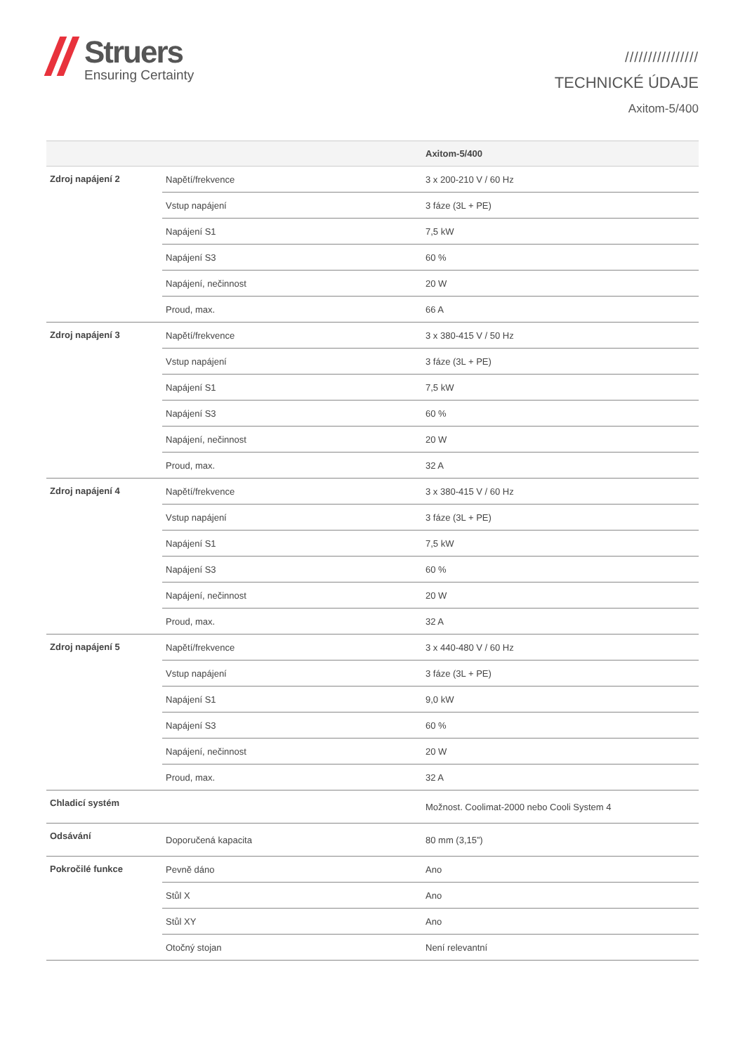Struers
Ensuring Certainty
////////////////
TECHNICKÉ ÚDAJE
Axitom-5/400
| | | Axitom-5/400 |
| --- | --- | --- |
| Zdroj napájení 2 | Napětí/frekvence | 3 x 200-210 V / 60 Hz |
| | Vstup napájení | 3 fáze (3L + PE) |
| | Napájení S1 | 7,5 kW |
| | Napájení S3 | 60 % |
| | Napájení, nečinnost | 20 W |
| | Proud, max. | 66 A |
| Zdroj napájení 3 | Napětí/frekvence | 3 x 380-415 V / 50 Hz |
| | Vstup napájení | 3 fáze (3L + PE) |
| | Napájení S1 | 7,5 kW |
| | Napájení S3 | 60 % |
| | Napájení, nečinnost | 20 W |
| | Proud, max. | 32 A |
| Zdroj napájení 4 | Napětí/frekvence | 3 x 380-415 V / 60 Hz |
| | Vstup napájení | 3 fáze (3L + PE) |
| | Napájení S1 | 7,5 kW |
| | Napájení S3 | 60 % |
| | Napájení, nečinnost | 20 W |
| | Proud, max. | 32 A |
| Zdroj napájení 5 | Napětí/frekvence | 3 x 440-480 V / 60 Hz |
| | Vstup napájení | 3 fáze (3L + PE) |
| | Napájení S1 | 9,0 kW |
| | Napájení S3 | 60 % |
| | Napájení, nečinnost | 20 W |
| | Proud, max. | 32 A |
| Chladicí systém | | Možnost. Coolimat-2000 nebo Cooli System 4 |
| Odsávání | Doporučená kapacita | 80 mm (3,15”) |
| Pokročilé funkce | Pevně dáno | Ano |
| | Stůl X | Ano |
| | Stůl XY | Ano |
| | Otočný stojan | Není relevantní |